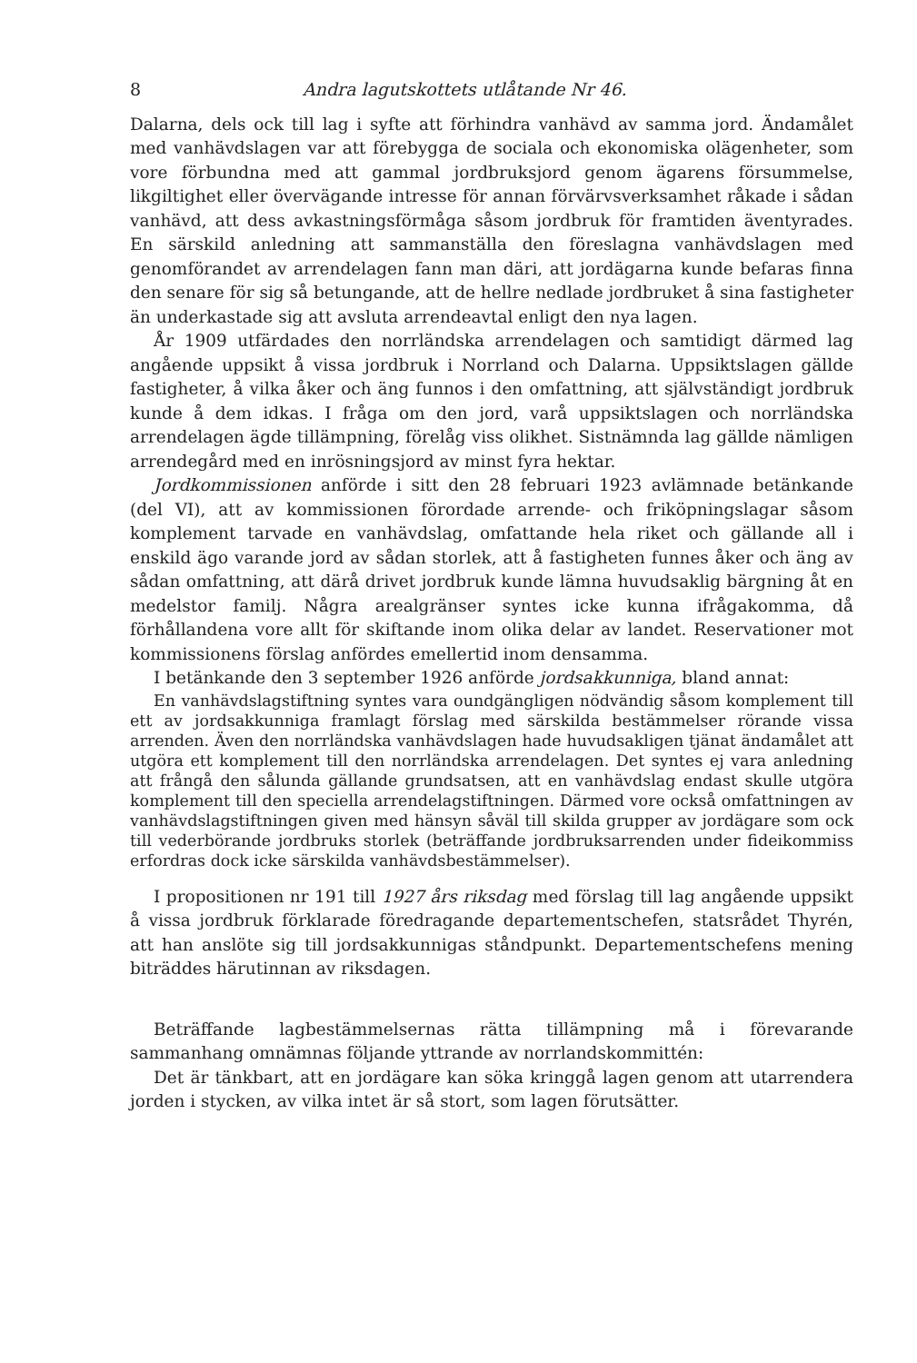8 Andra lagutskottets utlåtande Nr 46.
Dalarna, dels ock till lag i syfte att förhindra vanhävd av samma jord. Ändamålet med vanhävdslagen var att förebygga de sociala och ekonomiska olägenheter, som vore förbundna med att gammal jordbruksjord genom ägarens försummelse, likgiltighet eller övervägande intresse för annan förvärvsverksamhet råkade i sådan vanhävd, att dess avkastningsförmåga såsom jordbruk för framtiden äventyrades. En särskild anledning att sammanställa den föreslagna vanhävdslagen med genomförandet av arrendelagen fann man däri, att jordägarna kunde befaras finna den senare för sig så betungande, att de hellre nedlade jordbruket å sina fastigheter än underkastade sig att avsluta arrendeavtal enligt den nya lagen.
År 1909 utfärdades den norrländska arrendelagen och samtidigt därmed lag angående uppsikt å vissa jordbruk i Norrland och Dalarna. Uppsiktslagen gällde fastigheter, å vilka åker och äng funnos i den omfattning, att självständigt jordbruk kunde å dem idkas. I fråga om den jord, varå uppsiktslagen och norrländska arrendelagen ägde tillämpning, förelåg viss olikhet. Sistnämnda lag gällde nämligen arrendegård med en inrösningsjord av minst fyra hektar.
Jordkommissionen anförde i sitt den 28 februari 1923 avlämnade betänkande (del VI), att av kommissionen förordade arrende- och friköpningslagar såsom komplement tarvade en vanhävdslag, omfattande hela riket och gällande all i enskild ägo varande jord av sådan storlek, att å fastigheten funnes åker och äng av sådan omfattning, att därå drivet jordbruk kunde lämna huvudsaklig bärgning åt en medelstor familj. Några arealgränser syntes icke kunna ifrågakomma, då förhållandena vore allt för skiftande inom olika delar av landet. Reservationer mot kommissionens förslag anfördes emellertid inom densamma.
I betänkande den 3 september 1926 anförde jordsakkunniga, bland annat:
En vanhävdslagstiftning syntes vara oundgängligen nödvändig såsom komplement till ett av jordsakkunniga framlagt förslag med särskilda bestämmelser rörande vissa arrenden. Även den norrländska vanhävdslagen hade huvudsakligen tjänat ändamålet att utgöra ett komplement till den norrländska arrendelagen. Det syntes ej vara anledning att frångå den sålunda gällande grundsatsen, att en vanhävdslag endast skulle utgöra komplement till den speciella arrendelagstiftningen. Därmed vore också omfattningen av vanhävdslagstiftningen given med hänsyn såväl till skilda grupper av jordägare som ock till vederbörande jordbruks storlek (beträffande jordbruksarrenden under fideikommiss erfordras dock icke särskilda vanhävdsbestämmelser).
I propositionen nr 191 till 1927 års riksdag med förslag till lag angående uppsikt å vissa jordbruk förklarade föredragande departementschefen, statsrådet Thyrén, att han anslöte sig till jordsakkunnigas ståndpunkt. Departementschefens mening biträddes härutinnan av riksdagen.
Beträffande lagbestämmelsernas rätta tillämpning må i förevarande sammanhang omnämnas följande yttrande av norrlandskommittén:
Det är tänkbart, att en jordägare kan söka kringgå lagen genom att utarrendera jorden i stycken, av vilka intet är så stort, som lagen förutsätter.